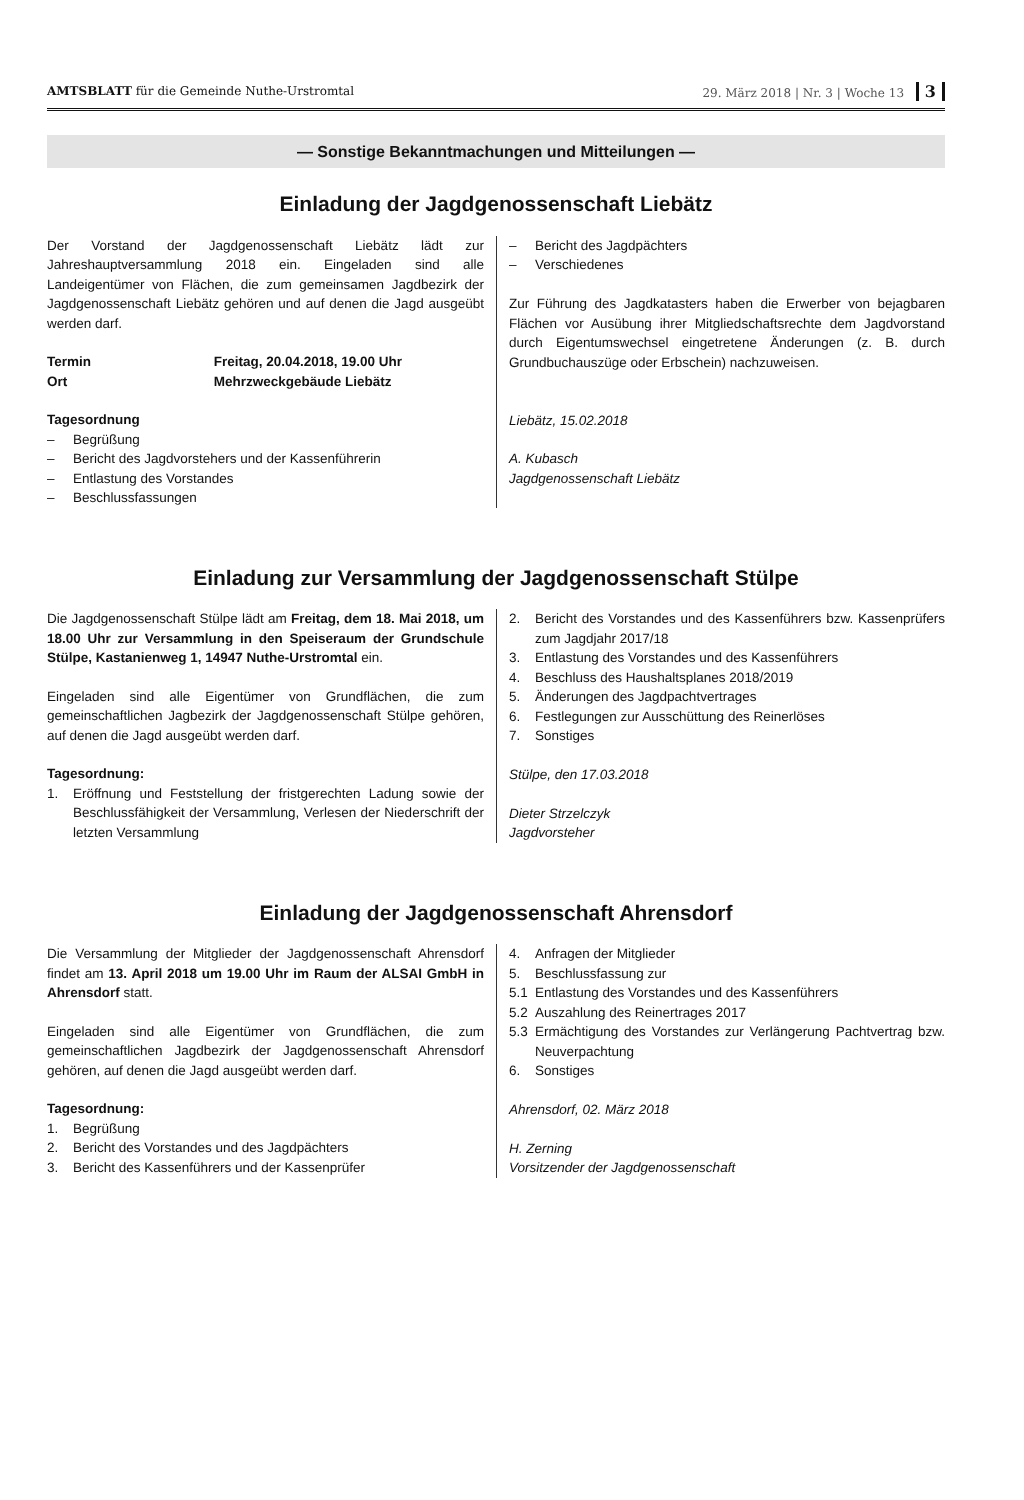AMTSBLATT für die Gemeinde Nuthe-Urstromtal 29. März 2018 | Nr. 3 | Woche 13 3
— Sonstige Bekanntmachungen und Mitteilungen —
Einladung der Jagdgenossenschaft Liebätz
Der Vorstand der Jagdgenossenschaft Liebätz lädt zur Jahreshauptversammlung 2018 ein. Eingeladen sind alle Landeigentümer von Flächen, die zum gemeinsamen Jagdbezirk der Jagdgenossenschaft Liebätz gehören und auf denen die Jagd ausgeübt werden darf.
Termin Freitag, 20.04.2018, 19.00 Uhr
Ort Mehrzweckgebäude Liebätz
Tagesordnung
– Begrüßung
– Bericht des Jagdvorstehers und der Kassenführerin
– Entlastung des Vorstandes
– Beschlussfassungen
– Bericht des Jagdpächters
– Verschiedenes
Zur Führung des Jagdkatasters haben die Erwerber von bejagbaren Flächen vor Ausübung ihrer Mitgliedschaftsrechte dem Jagdvorstand durch Eigentumswechsel eingetretene Änderungen (z. B. durch Grundbuchauszüge oder Erbschein) nachzuweisen.
Liebätz, 15.02.2018
A. Kubasch
Jagdgenossenschaft Liebätz
Einladung zur Versammlung der Jagdgenossenschaft Stülpe
Die Jagdgenossenschaft Stülpe lädt am Freitag, dem 18. Mai 2018, um 18.00 Uhr zur Versammlung in den Speiseraum der Grundschule Stülpe, Kastanienweg 1, 14947 Nuthe-Urstromtal ein.
Eingeladen sind alle Eigentümer von Grundflächen, die zum gemeinschaftlichen Jagbezirk der Jagdgenossenschaft Stülpe gehören, auf denen die Jagd ausgeübt werden darf.
Tagesordnung:
1. Eröffnung und Feststellung der fristgerechten Ladung sowie der Beschlussfähigkeit der Versammlung, Verlesen der Niederschrift der letzten Versammlung
2. Bericht des Vorstandes und des Kassenführers bzw. Kassenprüfers zum Jagdjahr 2017/18
3. Entlastung des Vorstandes und des Kassenführers
4. Beschluss des Haushaltsplanes 2018/2019
5. Änderungen des Jagdpachtvertrages
6. Festlegungen zur Ausschüttung des Reinerlöses
7. Sonstiges
Stülpe, den 17.03.2018
Dieter Strzelczyk
Jagdvorsteher
Einladung der Jagdgenossenschaft Ahrensdorf
Die Versammlung der Mitglieder der Jagdgenossenschaft Ahrensdorf findet am 13. April 2018 um 19.00 Uhr im Raum der ALSAI GmbH in Ahrensdorf statt.
Eingeladen sind alle Eigentümer von Grundflächen, die zum gemeinschaftlichen Jagdbezirk der Jagdgenossenschaft Ahrensdorf gehören, auf denen die Jagd ausgeübt werden darf.
Tagesordnung:
1. Begrüßung
2. Bericht des Vorstandes und des Jagdpächters
3. Bericht des Kassenführers und der Kassenprüfer
4. Anfragen der Mitglieder
5. Beschlussfassung zur
5.1 Entlastung des Vorstandes und des Kassenführers
5.2 Auszahlung des Reinertrages 2017
5.3 Ermächtigung des Vorstandes zur Verlängerung Pachtvertrag bzw. Neuverpachtung
6. Sonstiges
Ahrensdorf, 02. März 2018
H. Zerning
Vorsitzender der Jagdgenossenschaft